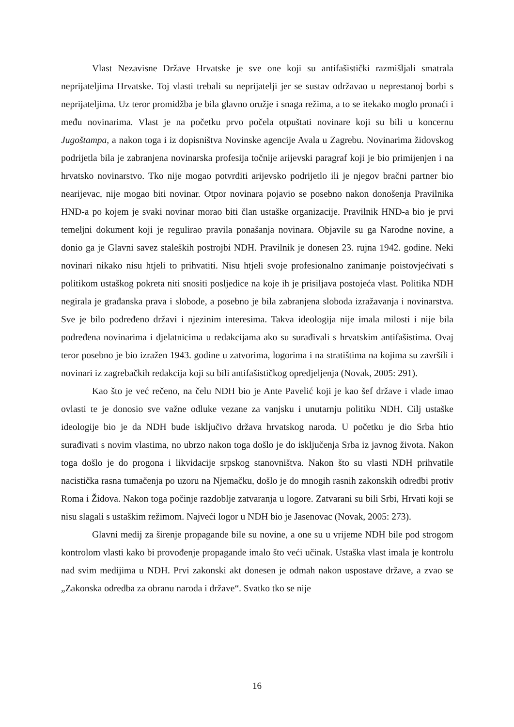Vlast Nezavisne Države Hrvatske je sve one koji su antifašistički razmišljali smatrala neprijateljima Hrvatske. Toj vlasti trebali su neprijatelji jer se sustav održavao u neprestanoj borbi s neprijateljima. Uz teror promidžba je bila glavno oružje i snaga režima, a to se itekako moglo pronaći i među novinarima. Vlast je na početku prvo počela otpuštati novinare koji su bili u koncernu Jugoštampa, a nakon toga i iz dopisništva Novinske agencije Avala u Zagrebu. Novinarima židovskog podrijetla bila je zabranjena novinarska profesija točnije arijevski paragraf koji je bio primijenjen i na hrvatsko novinarstvo. Tko nije mogao potvrditi arijevsko podrijetlo ili je njegov bračni partner bio nearijevac, nije mogao biti novinar. Otpor novinara pojavio se posebno nakon donošenja Pravilnika HND-a po kojem je svaki novinar morao biti član ustaške organizacije. Pravilnik HND-a bio je prvi temeljni dokument koji je regulirao pravila ponašanja novinara. Objavile su ga Narodne novine, a donio ga je Glavni savez staleških postrojbi NDH. Pravilnik je donesen 23. rujna 1942. godine. Neki novinari nikako nisu htjeli to prihvatiti. Nisu htjeli svoje profesionalno zanimanje poistovjećivati s politikom ustaškog pokreta niti snositi posljedice na koje ih je prisiljava postojeća vlast. Politika NDH negirala je građanska prava i slobode, a posebno je bila zabranjena sloboda izražavanja i novinarstva. Sve je bilo podređeno državi i njezinim interesima. Takva ideologija nije imala milosti i nije bila podređena novinarima i djelatnicima u redakcijama ako su surađivali s hrvatskim antifašistima. Ovaj teror posebno je bio izražen 1943. godine u zatvorima, logorima i na stratištima na kojima su završili i novinari iz zagrebačkih redakcija koji su bili antifašističkog opredjeljenja (Novak, 2005: 291).
Kao što je već rečeno, na čelu NDH bio je Ante Pavelić koji je kao šef države i vlade imao ovlasti te je donosio sve važne odluke vezane za vanjsku i unutarnju politiku NDH. Cilj ustaške ideologije bio je da NDH bude isključivo država hrvatskog naroda. U početku je dio Srba htio surađivati s novim vlastima, no ubrzo nakon toga došlo je do isključenja Srba iz javnog života. Nakon toga došlo je do progona i likvidacije srpskog stanovništva. Nakon što su vlasti NDH prihvatile nacistička rasna tumačenja po uzoru na Njemačku, došlo je do mnogih rasnih zakonskih odredbi protiv Roma i Židova. Nakon toga počinje razdoblje zatvaranja u logore. Zatvarani su bili Srbi, Hrvati koji se nisu slagali s ustaškim režimom. Najveći logor u NDH bio je Jasenovac (Novak, 2005: 273).
Glavni medij za širenje propagande bile su novine, a one su u vrijeme NDH bile pod strogom kontrolom vlasti kako bi provođenje propagande imalo što veći učinak. Ustaška vlast imala je kontrolu nad svim medijima u NDH. Prvi zakonski akt donesen je odmah nakon uspostave države, a zvao se „Zakonska odredba za obranu naroda i države“. Svatko tko se nije
16